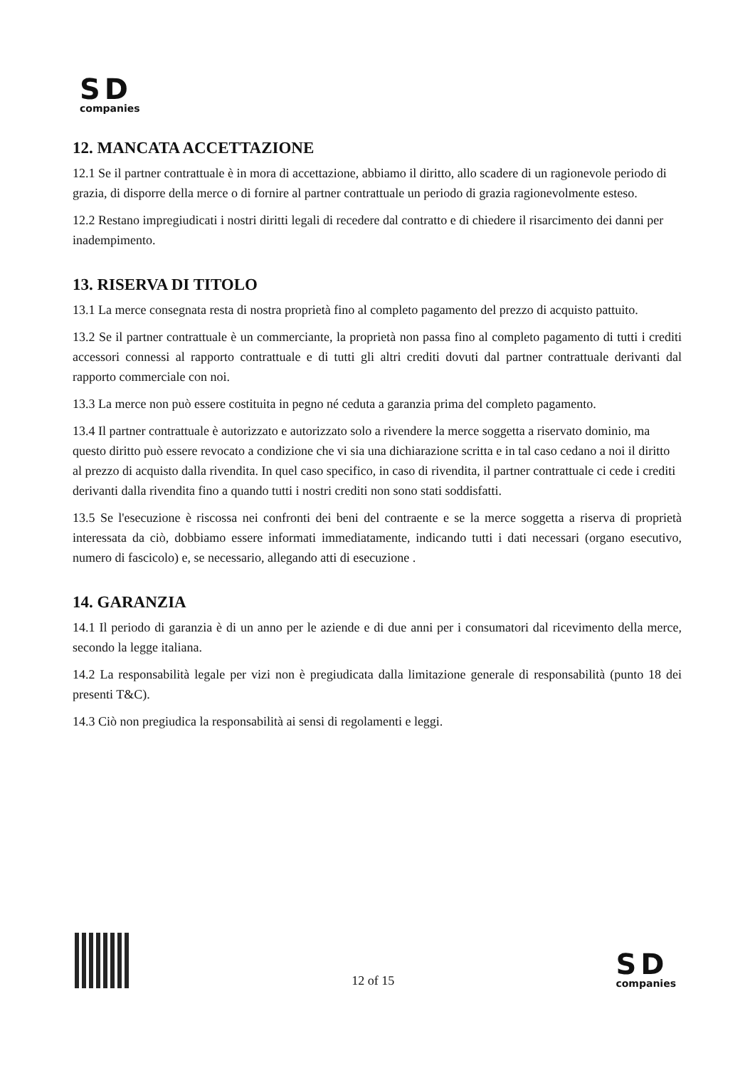SD
companies
12. MANCATA ACCETTAZIONE
12.1 Se il partner contrattuale è in mora di accettazione, abbiamo il diritto, allo scadere di un ragionevole periodo di grazia, di disporre della merce o di fornire al partner contrattuale un periodo di grazia ragionevolmente esteso.
12.2 Restano impregiudicati i nostri diritti legali di recedere dal contratto e di chiedere il risarcimento dei danni per inadempimento.
13. RISERVA DI TITOLO
13.1 La merce consegnata resta di nostra proprietà fino al completo pagamento del prezzo di acquisto pattuito.
13.2 Se il partner contrattuale è un commerciante, la proprietà non passa fino al completo pagamento di tutti i crediti accessori connessi al rapporto contrattuale e di tutti gli altri crediti dovuti dal partner contrattuale derivanti dal rapporto commerciale con noi.
13.3 La merce non può essere costituita in pegno né ceduta a garanzia prima del completo pagamento.
13.4 Il partner contrattuale è autorizzato e autorizzato solo a rivendere la merce soggetta a riservato dominio, ma questo diritto può essere revocato a condizione che vi sia una dichiarazione scritta e in tal caso cedano a noi il diritto al prezzo di acquisto dalla rivendita. In quel caso specifico, in caso di rivendita, il partner contrattuale ci cede i crediti derivanti dalla rivendita fino a quando tutti i nostri crediti non sono stati soddisfatti.
13.5 Se l'esecuzione è riscossa nei confronti dei beni del contraente e se la merce soggetta a riserva di proprietà interessata da ciò, dobbiamo essere informati immediatamente, indicando tutti i dati necessari (organo esecutivo, numero di fascicolo) e, se necessario, allegando atti di esecuzione .
14. GARANZIA
14.1 Il periodo di garanzia è di un anno per le aziende e di due anni per i consumatori dal ricevimento della merce, secondo la legge italiana.
14.2 La responsabilità legale per vizi non è pregiudicata dalla limitazione generale di responsabilità (punto 18 dei presenti T&C).
14.3 Ciò non pregiudica la responsabilità ai sensi di regolamenti e leggi.
12 of 15
SD
companies